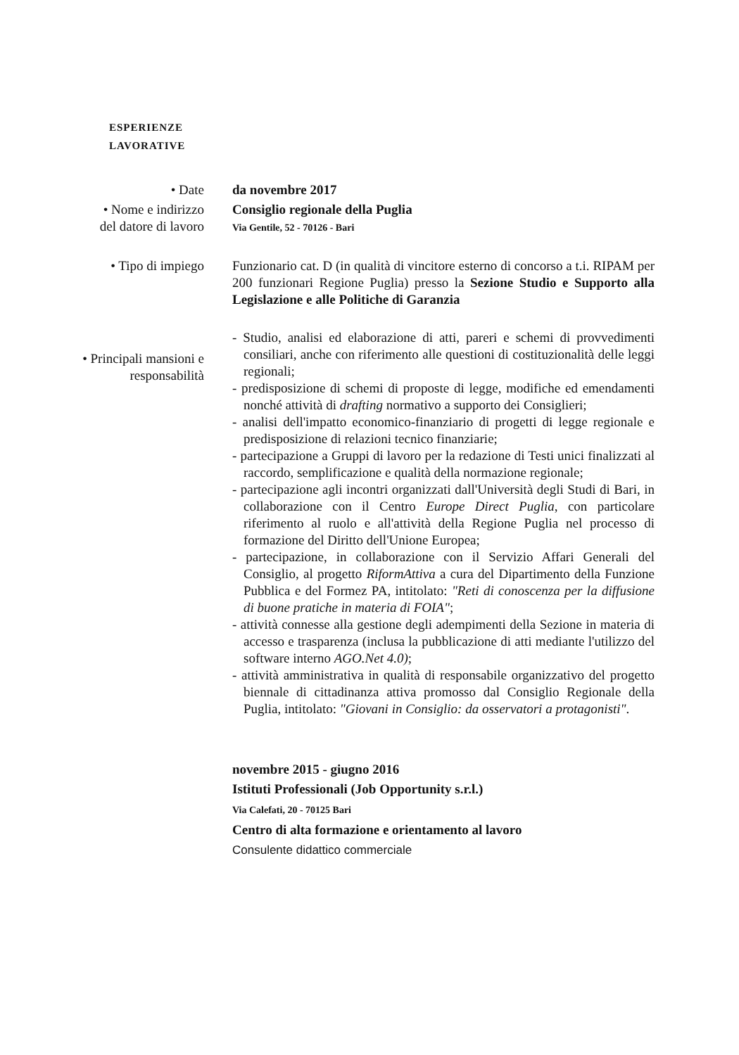ESPERIENZE
LAVORATIVE
• Date da novembre 2017
• Nome e indirizzo
del datore di lavoro
Consiglio regionale della Puglia
Via Gentile, 52 - 70126 - Bari
• Tipo di impiego Funzionario cat. D (in qualità di vincitore esterno di concorso a t.i. RIPAM per 200 funzionari Regione Puglia) presso la Sezione Studio e Supporto alla Legislazione e alle Politiche di Garanzia
• Principali mansioni e
responsabilità
- Studio, analisi ed elaborazione di atti, pareri e schemi di provvedimenti consiliari, anche con riferimento alle questioni di costituzionalità delle leggi regionali;
- predisposizione di schemi di proposte di legge, modifiche ed emendamenti nonché attività di drafting normativo a supporto dei Consiglieri;
- analisi dell'impatto economico-finanziario di progetti di legge regionale e predisposizione di relazioni tecnico finanziarie;
- partecipazione a Gruppi di lavoro per la redazione di Testi unici finalizzati al raccordo, semplificazione e qualità della normazione regionale;
- partecipazione agli incontri organizzati dall'Università degli Studi di Bari, in collaborazione con il Centro Europe Direct Puglia, con particolare riferimento al ruolo e all'attività della Regione Puglia nel processo di formazione del Diritto dell'Unione Europea;
- partecipazione, in collaborazione con il Servizio Affari Generali del Consiglio, al progetto RiformAttiva a cura del Dipartimento della Funzione Pubblica e del Formez PA, intitolato: "Reti di conoscenza per la diffusione di buone pratiche in materia di FOIA";
- attività connesse alla gestione degli adempimenti della Sezione in materia di accesso e trasparenza (inclusa la pubblicazione di atti mediante l'utilizzo del software interno AGO.Net 4.0);
- attività amministrativa in qualità di responsabile organizzativo del progetto biennale di cittadinanza attiva promosso dal Consiglio Regionale della Puglia, intitolato: "Giovani in Consiglio: da osservatori a protagonisti".
novembre 2015 - giugno 2016
Istituti Professionali (Job Opportunity s.r.l.)
Via Calefati, 20 - 70125 Bari
Centro di alta formazione e orientamento al lavoro
Consulente didattico commerciale